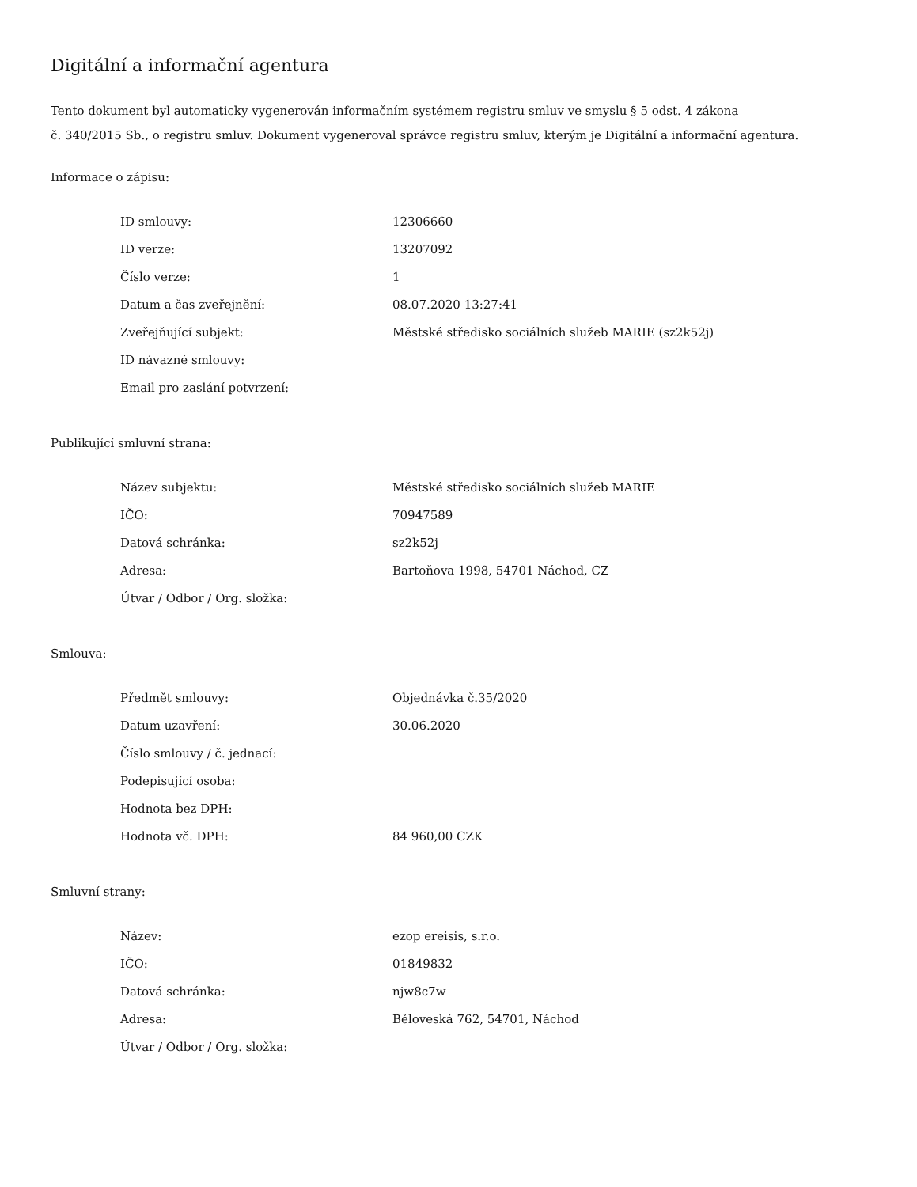Digitální a informační agentura
Tento dokument byl automaticky vygenerován informačním systémem registru smluv ve smyslu § 5 odst. 4 zákona
č. 340/2015 Sb., o registru smluv. Dokument vygeneroval správce registru smluv, kterým je Digitální a informační agentura.
Informace o zápisu:
| ID smlouvy: | 12306660 |
| ID verze: | 13207092 |
| Číslo verze: | 1 |
| Datum a čas zveřejnění: | 08.07.2020 13:27:41 |
| Zveřejňující subjekt: | Městské středisko sociálních služeb MARIE (sz2k52j) |
| ID návazné smlouvy: | |
| Email pro zaslání potvrzení: | |
Publikující smluvní strana:
| Název subjektu: | Městské středisko sociálních služeb MARIE |
| IČO: | 70947589 |
| Datová schránka: | sz2k52j |
| Adresa: | Bartoňova 1998, 54701 Náchod, CZ |
| Útvar / Odbor / Org. složka: | |
Smlouva:
| Předmět smlouvy: | Objednávka č.35/2020 |
| Datum uzavření: | 30.06.2020 |
| Číslo smlouvy / č. jednací: | |
| Podepisující osoba: | |
| Hodnota bez DPH: | |
| Hodnota vč. DPH: | 84 960,00 CZK |
Smluvní strany:
| Název: | ezop ereisis, s.r.o. |
| IČO: | 01849832 |
| Datová schránka: | njw8c7w |
| Adresa: | Běloveská 762, 54701, Náchod |
| Útvar / Odbor / Org. složka: | |